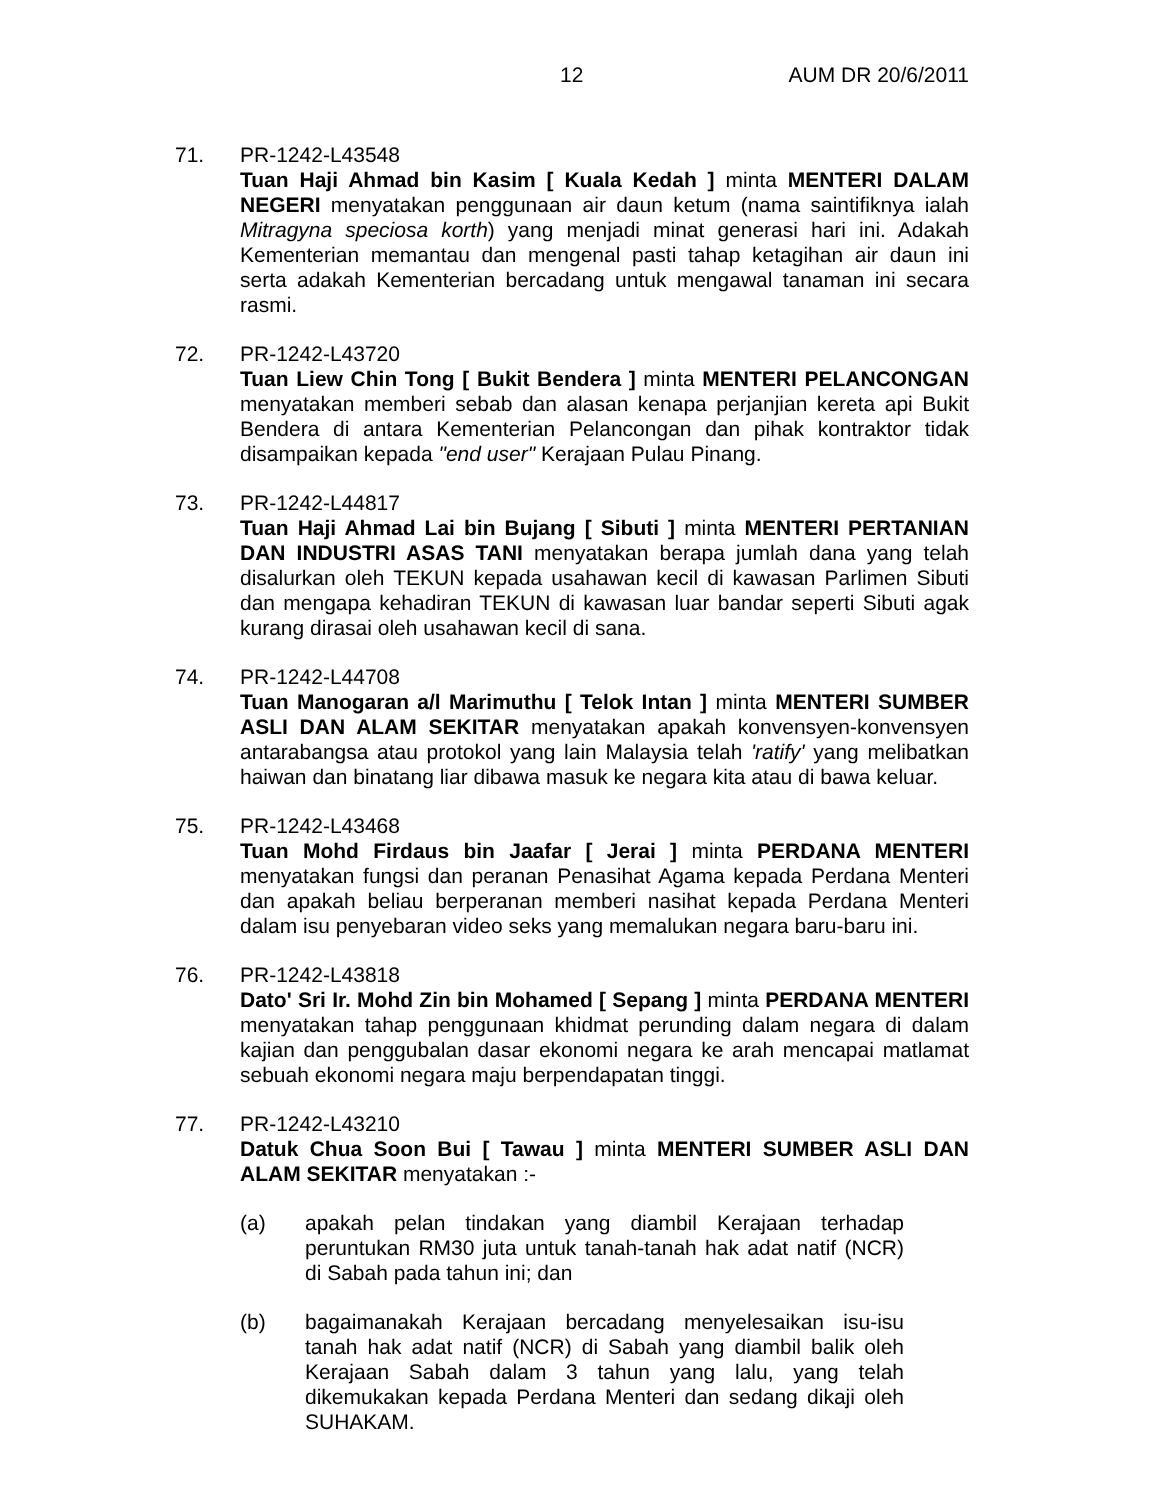12 AUM DR 20/6/2011
71. PR-1242-L43548
Tuan Haji Ahmad bin Kasim [ Kuala Kedah ] minta MENTERI DALAM NEGERI menyatakan penggunaan air daun ketum (nama saintifiknya ialah Mitragyna speciosa korth) yang menjadi minat generasi hari ini. Adakah Kementerian memantau dan mengenal pasti tahap ketagihan air daun ini serta adakah Kementerian bercadang untuk mengawal tanaman ini secara rasmi.
72. PR-1242-L43720
Tuan Liew Chin Tong [ Bukit Bendera ] minta MENTERI PELANCONGAN menyatakan memberi sebab dan alasan kenapa perjanjian kereta api Bukit Bendera di antara Kementerian Pelancongan dan pihak kontraktor tidak disampaikan kepada "end user" Kerajaan Pulau Pinang.
73. PR-1242-L44817
Tuan Haji Ahmad Lai bin Bujang [ Sibuti ] minta MENTERI PERTANIAN DAN INDUSTRI ASAS TANI menyatakan berapa jumlah dana yang telah disalurkan oleh TEKUN kepada usahawan kecil di kawasan Parlimen Sibuti dan mengapa kehadiran TEKUN di kawasan luar bandar seperti Sibuti agak kurang dirasai oleh usahawan kecil di sana.
74. PR-1242-L44708
Tuan Manogaran a/l Marimuthu [ Telok Intan ] minta MENTERI SUMBER ASLI DAN ALAM SEKITAR menyatakan apakah konvensyen-konvensyen antarabangsa atau protokol yang lain Malaysia telah 'ratify' yang melibatkan haiwan dan binatang liar dibawa masuk ke negara kita atau di bawa keluar.
75. PR-1242-L43468
Tuan Mohd Firdaus bin Jaafar [ Jerai ] minta PERDANA MENTERI menyatakan fungsi dan peranan Penasihat Agama kepada Perdana Menteri dan apakah beliau berperanan memberi nasihat kepada Perdana Menteri dalam isu penyebaran video seks yang memalukan negara baru-baru ini.
76. PR-1242-L43818
Dato' Sri Ir. Mohd Zin bin Mohamed [ Sepang ] minta PERDANA MENTERI menyatakan tahap penggunaan khidmat perunding dalam negara di dalam kajian dan penggubalan dasar ekonomi negara ke arah mencapai matlamat sebuah ekonomi negara maju berpendapatan tinggi.
77. PR-1242-L43210
Datuk Chua Soon Bui [ Tawau ] minta MENTERI SUMBER ASLI DAN ALAM SEKITAR menyatakan :-
(a) apakah pelan tindakan yang diambil Kerajaan terhadap peruntukan RM30 juta untuk tanah-tanah hak adat natif (NCR) di Sabah pada tahun ini; dan
(b) bagaimanakah Kerajaan bercadang menyelesaikan isu-isu tanah hak adat natif (NCR) di Sabah yang diambil balik oleh Kerajaan Sabah dalam 3 tahun yang lalu, yang telah dikemukakan kepada Perdana Menteri dan sedang dikaji oleh SUHAKAM.